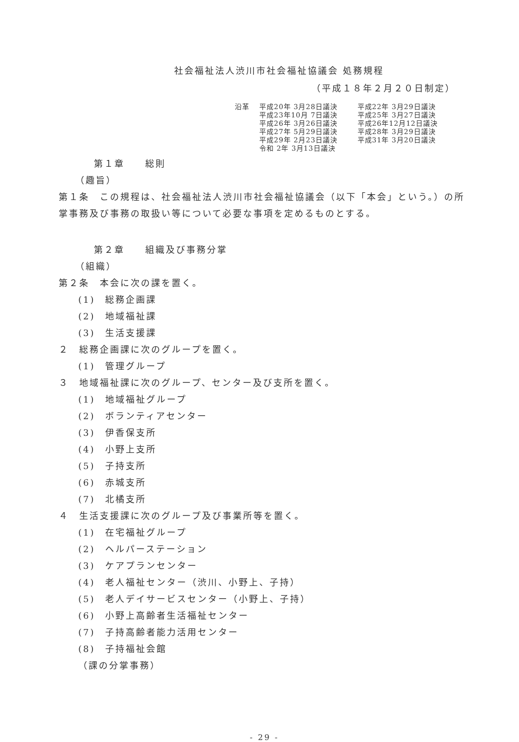社会福祉法人渋川市社会福祉協議会 処務規程
（平成１８年２月２０日制定）
沿革 平成20年 3月28日議決
平成23年10月 7日議決
平成26年 3月26日議決
平成27年 5月29日議決
平成29年 2月23日議決
令和 2年 3月13日議決
平成22年 3月29日議決
平成25年 3月27日議決
平成26年12月12日議決
平成28年 3月29日議決
平成31年 3月20日議決
第１章　　総則
（趣旨）
第１条　この規程は、社会福祉法人渋川市社会福祉協議会（以下「本会」という。）の所掌事務及び事務の取扱い等について必要な事項を定めるものとする。
第２章　　組織及び事務分掌
（組織）
第２条　本会に次の課を置く。
(1)　総務企画課
(2)　地域福祉課
(3)　生活支援課
２　総務企画課に次のグループを置く。
(1)　管理グループ
３　地域福祉課に次のグループ、センター及び支所を置く。
(1)　地域福祉グループ
(2)　ボランティアセンター
(3)　伊香保支所
(4)　小野上支所
(5)　子持支所
(6)　赤城支所
(7)　北橘支所
４　生活支援課に次のグループ及び事業所等を置く。
(1)　在宅福祉グループ
(2)　ヘルパーステーション
(3)　ケアプランセンター
(4)　老人福祉センター（渋川、小野上、子持）
(5)　老人デイサービスセンター（小野上、子持）
(6)　小野上高齢者生活福祉センター
(7)　子持高齢者能力活用センター
(8)　子持福祉会館
（課の分掌事務）
- 29 -